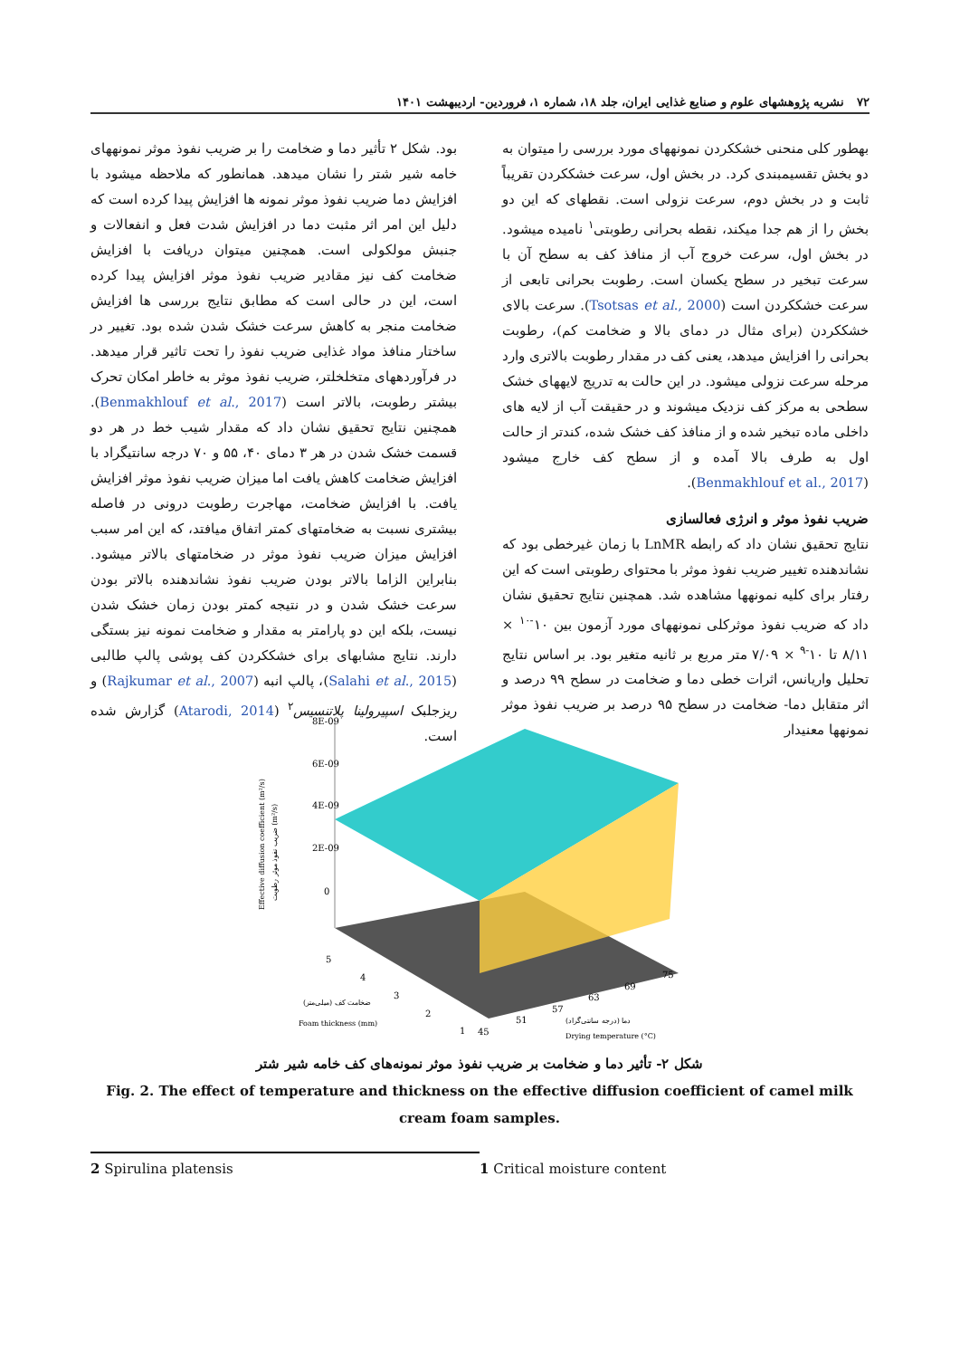۷۲ نشریه پژوهشهای علوم و صنایع غذایی ایران، جلد ۱۸، شماره ۱، فروردین- اردیبهشت ۱۴۰۱
بهطور کلی منحنی خشککردن نمونههای مورد بررسی را میتوان به دو بخش تقسیمبندی کرد. در بخش اول، سرعت خشککردن تقریباً ثابت و در بخش دوم، سرعت نزولی است. نقطهای که این دو بخش را از هم جدا میکند، نقطه بحرانی رطوبتی<sup>۱</sup> نامیده میشود. در بخش اول، سرعت خروج آب از منافذ کف به سطح آن با سرعت تبخیر در سطح یکسان است. رطوبت بحرانی تابعی از سرعت خشککردن است (Tsotsas et al., 2000). سرعت بالای خشککردن (برای مثال در دمای بالا و ضخامت کم)، رطوبت بحرانی را افزایش میدهد، یعنی کف در مقدار رطوبت بالاتری وارد مرحله سرعت نزولی میشود. در این حالت به تدریج لایههای خشک سطحی به مرکز کف نزدیک میشوند و در حقیقت آب از لایه های داخلی ماده تبخیر شده و از منافذ کف خشک شده، کندتر از حالت اول به طرف بالا آمده و از سطح کف خارج میشود (Benmakhlouf et al., 2017).
ضریب نفوذ موثر و انرژی فعالسازی
نتایج تحقیق نشان داد که رابطه LnMR با زمان غیرخطی بود که نشاندهنده تغییر ضریب نفوذ موثر با محتوای رطوبتی است که این رفتار برای کلیه نمونهها مشاهده شد. همچنین نتایج تحقیق نشان داد که ضریب نفوذ موثرکلی نمونههای مورد آزمون بین ۱۰<sup>-۱۰</sup> × ۸/۱۱ تا ۱۰<sup>-۹</sup> × ۷/۰۹ متر مربع بر ثانیه متغیر بود. بر اساس نتایج تحلیل واریانس، اثرات خطی دما و ضخامت در سطح ۹۹ درصد و اثر متقابل دما- ضخامت در سطح ۹۵ درصد بر ضریب نفوذ موثر نمونهها معنیدار
بود. شکل ۲ تأثیر دما و ضخامت را بر ضریب نفوذ موثر نمونههای خامه شیر شتر را نشان میدهد. همانطور که ملاحظه میشود با افزایش دما ضریب نفوذ موثر نمونه ها افزایش پیدا کرده است که دلیل این امر اثر مثبت دما در افزایش شدت فعل و انفعالات و جنبش مولکولی است. همچنین میتوان دریافت با افزایش ضخامت کف نیز مقادیر ضریب نفوذ موثر افزایش پیدا کرده است، این در حالی است که مطابق نتایج بررسی ها افزایش ضخامت منجر به کاهش سرعت خشک شدن شده بود. تغییر در ساختار منافذ مواد غذایی ضریب نفوذ را تحت تاثیر قرار میدهد. در فرآوردههای متخلخلتر، ضریب نفوذ موثر به خاطر امکان تحرک بیشتر رطوبت، بالاتر است (Benmakhlouf et al., 2017). همچنین نتایج تحقیق نشان داد که مقدار شیب خط در هر دو قسمت خشک شدن در هر ۳ دمای ۴۰، ۵۵ و ۷۰ درجه سانتیگراد با افزایش ضخامت کاهش یافت اما میزان ضریب نفوذ موثر افزایش یافت. با افزایش ضخامت، مهاجرت رطوبت درونی در فاصله بیشتری نسبت به ضخامتهای کمتر اتفاق میافتد، که این امر سبب افزایش میزان ضریب نفوذ موثر در ضخامتهای بالاتر میشود. بنابراین الزاما بالاتر بودن ضریب نفوذ نشاندهنده بالاتر بودن سرعت خشک شدن و در نتیجه کمتر بودن زمان خشک شدن نیست، بلکه این دو پارامتر به مقدار و ضخامت نمونه نیز بستگی دارند. نتایج مشابهای برای خشککردن کف پوشی پالپ طالبی (Salahi et al., 2015)، پالپ انبه (Rajkumar et al., 2007) و ریزجلبک اسپیرولینا پلاتنسیس<sup>۲</sup> (Atarodi, 2014) گزارش شده است.
8E-09
6E-09
4E-09
2E-09
0
5
4
3
2
1
45
51
57
63
69
75
ضخامت کف (میلی‌متر)
Foam thickness (mm)
دما (درجه سانتی‌گراد)
Drying temperature (°C)
Effective diffusion coefficient (m²/s)
ضریب نفوذ موثر رطوبت (m²/s)
شکل ۲- تأثیر دما و ضخامت بر ضریب نفوذ موثر نمونه‌های کف خامه شیر شتر
Fig. 2. The effect of temperature and thickness on the effective diffusion coefficient of camel milk cream foam samples.
1 Critical moisture content 2 Spirulina platensis